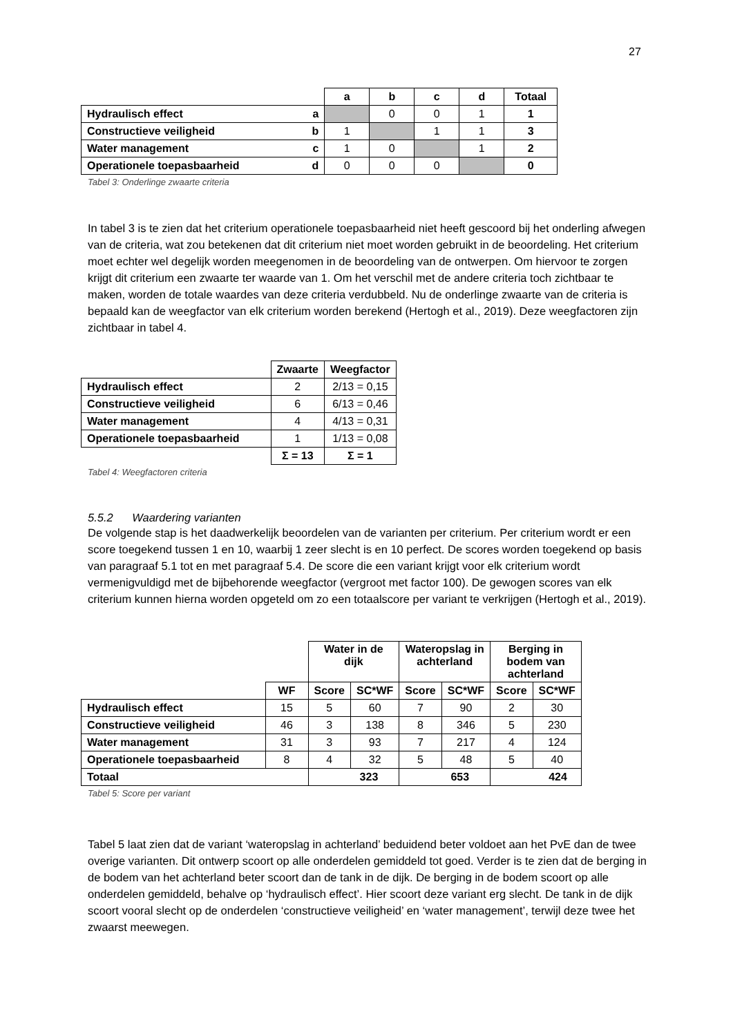27
| | | a | b | c | d | Totaal |
| Hydraulisch effect | a | | 0 | 0 | 1 | 1 |
| Constructieve veiligheid | b | 1 | | 1 | 1 | 3 |
| Water management | c | 1 | 0 | | 1 | 2 |
| Operationele toepasbaarheid | d | 0 | 0 | 0 | | 0 |
Tabel 3: Onderlinge zwaarte criteria
In tabel 3 is te zien dat het criterium operationele toepasbaarheid niet heeft gescoord bij het onderling afwegen van de criteria, wat zou betekenen dat dit criterium niet moet worden gebruikt in de beoordeling. Het criterium moet echter wel degelijk worden meegenomen in de beoordeling van de ontwerpen. Om hiervoor te zorgen krijgt dit criterium een zwaarte ter waarde van 1. Om het verschil met de andere criteria toch zichtbaar te maken, worden de totale waardes van deze criteria verdubbeld. Nu de onderlinge zwaarte van de criteria is bepaald kan de weegfactor van elk criterium worden berekend (Hertogh et al., 2019). Deze weegfactoren zijn zichtbaar in tabel 4.
| | Zwaarte | Weegfactor |
| Hydraulisch effect | 2 | 2/13 = 0,15 |
| Constructieve veiligheid | 6 | 6/13 = 0,46 |
| Water management | 4 | 4/13 = 0,31 |
| Operationele toepasbaarheid | 1 | 1/13 = 0,08 |
| | Σ = 13 | Σ = 1 |
Tabel 4: Weegfactoren criteria
5.5.2 Waardering varianten
De volgende stap is het daadwerkelijk beoordelen van de varianten per criterium. Per criterium wordt er een score toegekend tussen 1 en 10, waarbij 1 zeer slecht is en 10 perfect. De scores worden toegekend op basis van paragraaf 5.1 tot en met paragraaf 5.4. De score die een variant krijgt voor elk criterium wordt vermenigvuldigd met de bijbehorende weegfactor (vergroot met factor 100). De gewogen scores van elk criterium kunnen hierna worden opgeteld om zo een totaalscore per variant te verkrijgen (Hertogh et al., 2019).
| | | Water in de dijk | | Wateropslag in achterland | | Berging in bodem van achterland | |
| | WF | Score | SC*WF | Score | SC*WF | Score | SC*WF |
| Hydraulisch effect | 15 | 5 | 60 | 7 | 90 | 2 | 30 |
| Constructieve veiligheid | 46 | 3 | 138 | 8 | 346 | 5 | 230 |
| Water management | 31 | 3 | 93 | 7 | 217 | 4 | 124 |
| Operationele toepasbaarheid | 8 | 4 | 32 | 5 | 48 | 5 | 40 |
| Totaal | | 323 | | 653 | | 424 | |
Tabel 5: Score per variant
Tabel 5 laat zien dat de variant ‘wateropslag in achterland’ beduidend beter voldoet aan het PvE dan de twee overige varianten. Dit ontwerp scoort op alle onderdelen gemiddeld tot goed. Verder is te zien dat de berging in de bodem van het achterland beter scoort dan de tank in de dijk. De berging in de bodem scoort op alle onderdelen gemiddeld, behalve op ‘hydraulisch effect’. Hier scoort deze variant erg slecht. De tank in de dijk scoort vooral slecht op de onderdelen ‘constructieve veiligheid’ en ‘water management’, terwijl deze twee het zwaarst meewegen.